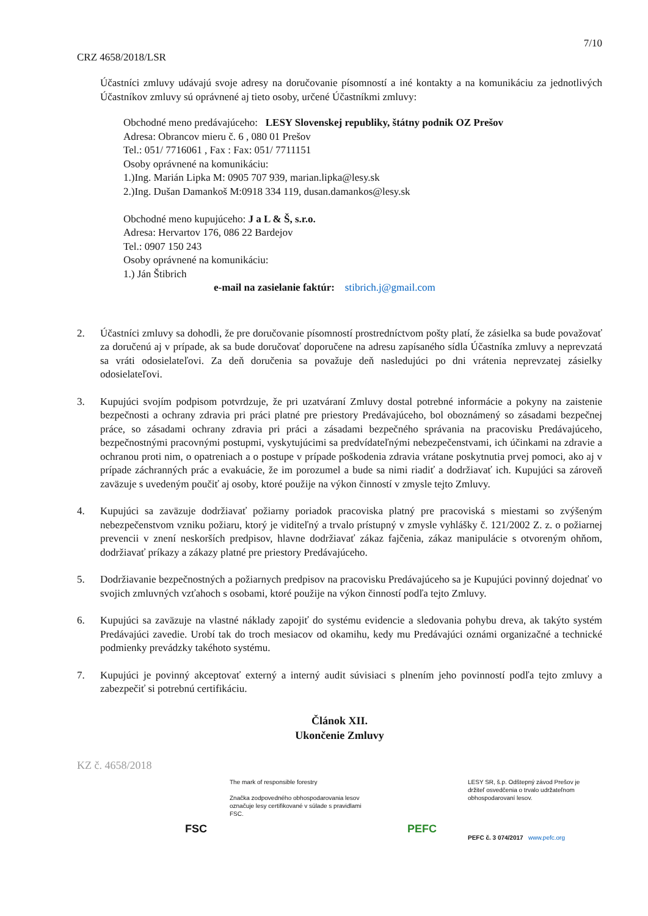7/10
CRZ 4658/2018/LSR
Účastníci zmluvy udávajú svoje adresy na doručovanie písomností a iné kontakty a na komunikáciu za jednotlivých Účastníkov zmluvy sú oprávnené aj tieto osoby, určené Účastníkmi zmluvy:
Obchodné meno predávajúceho: LESY Slovenskej republiky, štátny podnik OZ Prešov
Adresa: Obrancov mieru č. 6 , 080 01 Prešov
Tel.: 051/ 7716061 , Fax : Fax: 051/ 7711151
Osoby oprávnené na komunikáciu:
1.)Ing. Marián Lipka M: 0905 707 939, marian.lipka@lesy.sk
2.)Ing. Dušan Damankoš M:0918 334 119, dusan.damankos@lesy.sk
Obchodné meno kupujúceho: J a L & Š, s.r.o.
Adresa: Hervartov 176, 086 22 Bardejov
Tel.: 0907 150 243
Osoby oprávnené na komunikáciu:
1.) Ján Štibrich
e-mail na zasielanie faktúr: stibrich.j@gmail.com
2. Účastníci zmluvy sa dohodli, že pre doručovanie písomností prostredníctvom pošty platí, že zásielka sa bude považovať za doručenú aj v prípade, ak sa bude doručovať doporučene na adresu zapísaného sídla Účastníka zmluvy a neprevzatá sa vráti odosielateľovi. Za deň doručenia sa považuje deň nasledujúci po dni vrátenia neprevzatej zásielky odosielateľovi.
3. Kupujúci svojím podpisom potvrdzuje, že pri uzatváraní Zmluvy dostal potrebné informácie a pokyny na zaistenie bezpečnosti a ochrany zdravia pri práci platné pre priestory Predávajúceho, bol oboznámený so zásadami bezpečnej práce, so zásadami ochrany zdravia pri práci a zásadami bezpečného správania na pracovisku Predávajúceho, bezpečnostnými pracovnými postupmi, vyskytujúcimi sa predvídateľnými nebezpečenstvami, ich účinkami na zdravie a ochranou proti nim, o opatreniach a o postupe v prípade poškodenia zdravia vrátane poskytnutia prvej pomoci, ako aj v prípade záchranných prác a evakuácie, že im porozumel a bude sa nimi riadiť a dodržiavať ich. Kupujúci sa zároveň zaväzuje s uvedeným poučiť aj osoby, ktoré použije na výkon činností v zmysle tejto Zmluvy.
4. Kupujúci sa zaväzuje dodržiavať požiarny poriadok pracoviska platný pre pracoviská s miestami so zvýšeným nebezpečenstvom vzniku požiaru, ktorý je viditeľný a trvalo prístupný v zmysle vyhlášky č. 121/2002 Z. z. o požiarnej prevencii v znení neskorších predpisov, hlavne dodržiavať zákaz fajčenia, zákaz manipulácie s otvoreným ohňom, dodržiavať príkazy a zákazy platné pre priestory Predávajúceho.
5. Dodržiavanie bezpečnostných a požiarnych predpisov na pracovisku Predávajúceho sa je Kupujúci povinný dojednať vo svojich zmluvných vzťahoch s osobami, ktoré použije na výkon činností podľa tejto Zmluvy.
6. Kupujúci sa zaväzuje na vlastné náklady zapojiť do systému evidencie a sledovania pohybu dreva, ak takýto systém Predávajúci zavedie. Urobí tak do troch mesiacov od okamihu, kedy mu Predávajúci oznámi organizačné a technické podmienky prevádzky takéhoto systému.
7. Kupujúci je povinný akceptovať externý a interný audit súvisiaci s plnením jeho povinností podľa tejto zmluvy a zabezpečiť si potrebnú certifikáciu.
Článok XII.
Ukončenie Zmluvy
KZ č. 4658/2018
FSC
The mark of responsible forestry
Značka zodpovedného obhospodarovania lesov označuje lesy certifikované v súlade s pravidlami FSC.
PEFC
LESY SR, š.p. Odštepný závod Prešov je držiteľ osvedčenia o trvalo udržateľnom obhospodarovaní lesov.
PEFC č. 3 074/2017 www.pefc.org